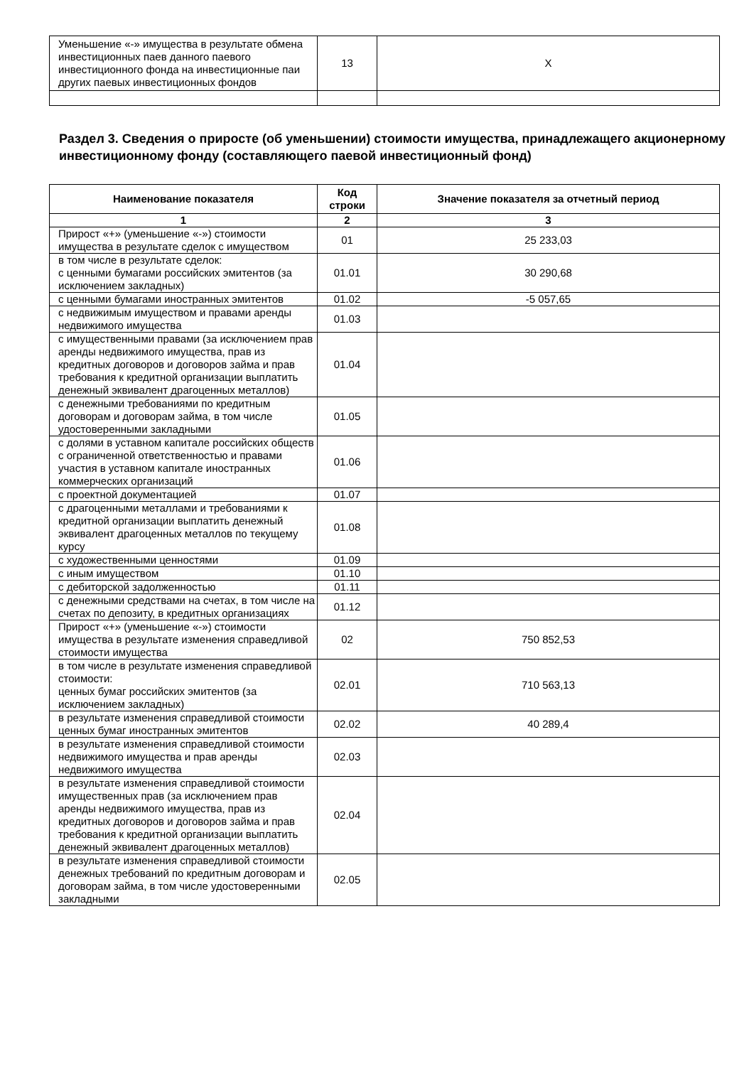| Уменьшение «-» имущества в результате обмена инвестиционных паев данного паевого инвестиционного фонда на инвестиционные паи других паевых инвестиционных фондов | 13 | X |
Раздел 3. Сведения о приросте (об уменьшении) стоимости имущества, принадлежащего акционерному инвестиционному фонду (составляющего паевой инвестиционный фонд)
| Наименование показателя | Код строки | Значение показателя за отчетный период |
| --- | --- | --- |
| 1 | 2 | 3 |
| Прирост «+» (уменьшение «-») стоимости имущества в результате сделок с имуществом | 01 | 25 233,03 |
| в том числе в результате сделок: с ценными бумагами российских эмитентов (за исключением закладных) | 01.01 | 30 290,68 |
| с ценными бумагами иностранных эмитентов | 01.02 | -5 057,65 |
| с недвижимым имуществом и правами аренды недвижимого имущества | 01.03 | |
| с имущественными правами (за исключением прав аренды недвижимого имущества, прав из кредитных договоров и договоров займа и прав требования к кредитной организации выплатить денежный эквивалент драгоценных металлов) | 01.04 | |
| с денежными требованиями по кредитным договорам и договорам займа, в том числе удостоверенными закладными | 01.05 | |
| с долями в уставном капитале российских обществ с ограниченной ответственностью и правами участия в уставном капитале иностранных коммерческих организаций | 01.06 | |
| с проектной документацией | 01.07 | |
| с драгоценными металлами и требованиями к кредитной организации выплатить денежный эквивалент драгоценных металлов по текущему курсу | 01.08 | |
| с художественными ценностями | 01.09 | |
| с иным имуществом | 01.10 | |
| с дебиторской задолженностью | 01.11 | |
| с денежными средствами на счетах, в том числе на счетах по депозиту, в кредитных организациях | 01.12 | |
| Прирост «+» (уменьшение «-») стоимости имущества в результате изменения справедливой стоимости имущества | 02 | 750 852,53 |
| в том числе в результате изменения справедливой стоимости: ценных бумаг российских эмитентов (за исключением закладных) | 02.01 | 710 563,13 |
| в результате изменения справедливой стоимости ценных бумаг иностранных эмитентов | 02.02 | 40 289,4 |
| в результате изменения справедливой стоимости недвижимого имущества и прав аренды недвижимого имущества | 02.03 | |
| в результате изменения справедливой стоимости имущественных прав (за исключением прав аренды недвижимого имущества, прав из кредитных договоров и договоров займа и прав требования к кредитной организации выплатить денежный эквивалент драгоценных металлов) | 02.04 | |
| в результате изменения справедливой стоимости денежных требований по кредитным договорам и договорам займа, в том числе удостоверенными закладными | 02.05 | |